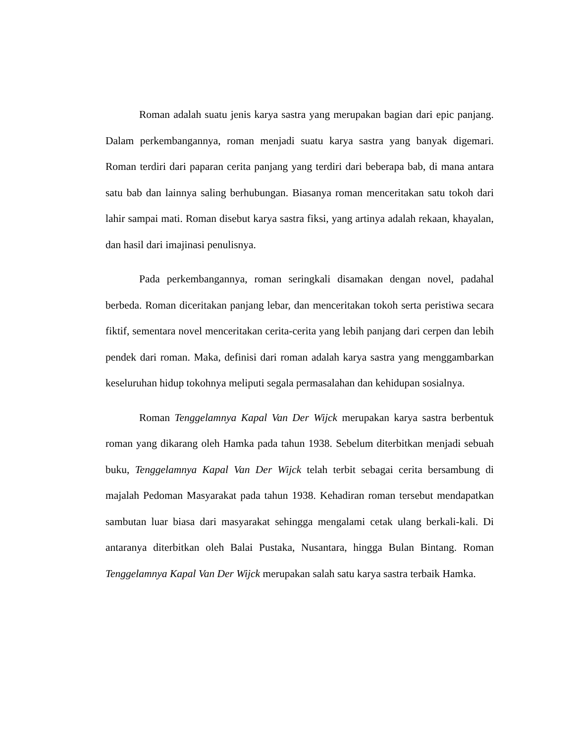Roman adalah suatu jenis karya sastra yang merupakan bagian dari epic panjang. Dalam perkembangannya, roman menjadi suatu karya sastra yang banyak digemari. Roman terdiri dari paparan cerita panjang yang terdiri dari beberapa bab, di mana antara satu bab dan lainnya saling berhubungan. Biasanya roman menceritakan satu tokoh dari lahir sampai mati. Roman disebut karya sastra fiksi, yang artinya adalah rekaan, khayalan, dan hasil dari imajinasi penulisnya.
Pada perkembangannya, roman seringkali disamakan dengan novel, padahal berbeda. Roman diceritakan panjang lebar, dan menceritakan tokoh serta peristiwa secara fiktif, sementara novel menceritakan cerita-cerita yang lebih panjang dari cerpen dan lebih pendek dari roman. Maka, definisi dari roman adalah karya sastra yang menggambarkan keseluruhan hidup tokohnya meliputi segala permasalahan dan kehidupan sosialnya.
Roman Tenggelamnya Kapal Van Der Wijck merupakan karya sastra berbentuk roman yang dikarang oleh Hamka pada tahun 1938. Sebelum diterbitkan menjadi sebuah buku, Tenggelamnya Kapal Van Der Wijck telah terbit sebagai cerita bersambung di majalah Pedoman Masyarakat pada tahun 1938. Kehadiran roman tersebut mendapatkan sambutan luar biasa dari masyarakat sehingga mengalami cetak ulang berkali-kali. Di antaranya diterbitkan oleh Balai Pustaka, Nusantara, hingga Bulan Bintang. Roman Tenggelamnya Kapal Van Der Wijck merupakan salah satu karya sastra terbaik Hamka.